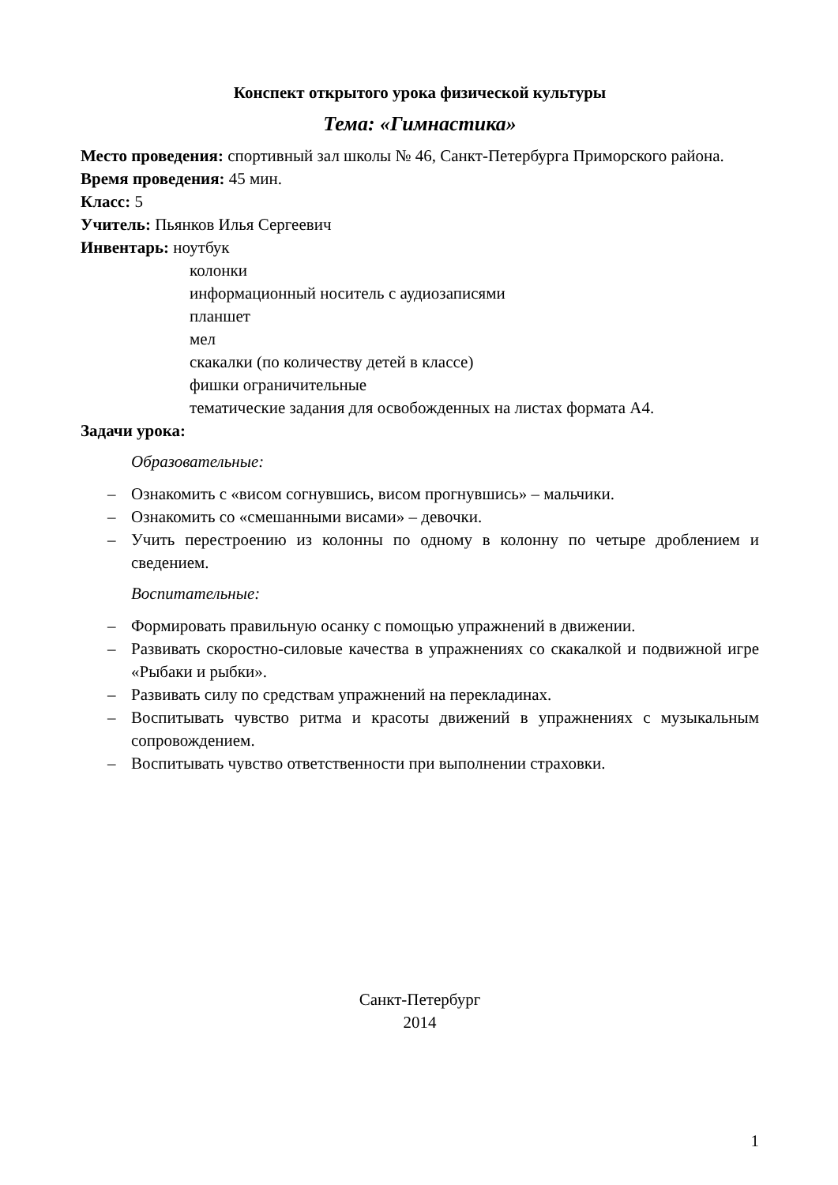Конспект открытого урока физической культуры
Тема: «Гимнастика»
Место проведения: спортивный зал школы № 46, Санкт-Петербурга Приморского района.
Время проведения: 45 мин.
Класс: 5
Учитель: Пьянков Илья Сергеевич
Инвентарь: ноутбук
колонки
информационный носитель с аудиозаписями
планшет
мел
скакалки (по количеству детей в классе)
фишки ограничительные
тематические задания для освобожденных на листах формата А4.
Задачи урока:
Образовательные:
– Ознакомить с «висом согнувшись, висом прогнувшись» – мальчики.
– Ознакомить со «смешанными висами» – девочки.
– Учить перестроению из колонны по одному в колонну по четыре дроблением и сведением.
Воспитательные:
– Формировать правильную осанку с помощью упражнений в движении.
– Развивать скоростно-силовые качества в упражнениях со скакалкой и подвижной игре «Рыбаки и рыбки».
– Развивать силу по средствам упражнений на перекладинах.
– Воспитывать чувство ритма и красоты движений в упражнениях с музыкальным сопровождением.
– Воспитывать чувство ответственности при выполнении страховки.
Санкт-Петербург
2014
1